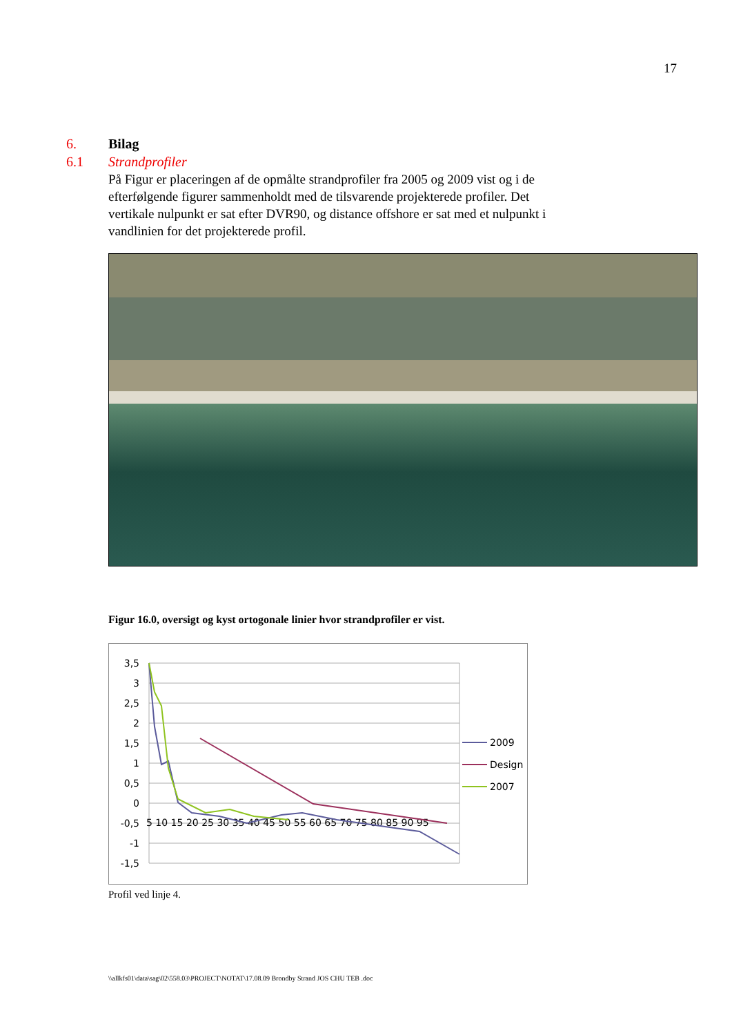17
6. Bilag
6.1 Strandprofiler
På Figur er placeringen af de opmålte strandprofiler fra 2005 og 2009 vist og i de efterfølgende figurer sammenholdt med de tilsvarende projekterede profiler. Det vertikale nulpunkt er sat efter DVR90, og distance offshore er sat med et nulpunkt i vandlinien for det projekterede profil.
Figur 16.0, oversigt og kyst ortogonale linier hvor strandprofiler er vist.
3,5
3
2,5
2
1,5
1
0,5
0
-0,5
-1
-1,5
5 10 15 20 25 30 35 40 45 50 55 60 65 70 75 80 85 90 95
2009
Design
2007
Profil ved linje 4.
\\allkfs01\data\sag\02\558.03\PROJECT\NOTAT\17.08.09 Brondby Strand JOS CHU TEB .doc